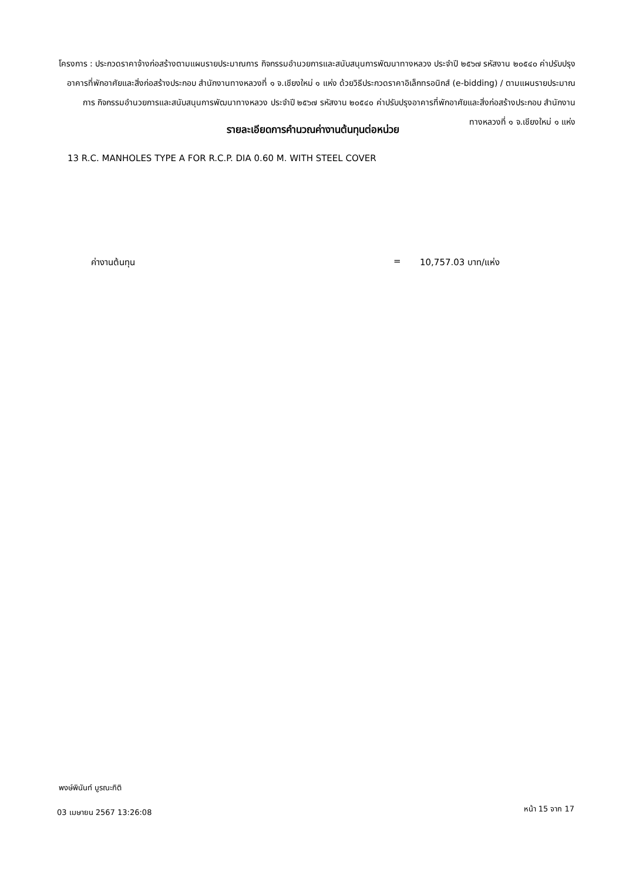โครงการ : ประกวดราคาจ้างก่อสร้างตามแผนรายประมาณการ กิจกรรมอำนวยการและสนับสนุนการพัฒนาทางหลวง ประจำปี ๒๕๖๗ รหัสงาน ๒๐๕๔๐ ค่าปรับปรุงอาคารที่พักอาศัยและสิ่งก่อสร้างประกอบ สำนักงานทางหลวงที่ ๑ จ.เชียงใหม่ ๑ แห่ง ด้วยวิธีประกวดราคาอิเล็กทรอนิกส์ (e-bidding) / ตามแผนรายประมาณการ กิจกรรมอำนวยการและสนับสนุนการพัฒนาทางหลวง ประจำปี ๒๕๖๗ รหัสงาน ๒๐๕๔๐ ค่าปรับปรุงอาคารที่พักอาศัยและสิ่งก่อสร้างประกอบ สำนักงานทางหลวงที่ ๑ จ.เชียงใหม่ ๑ แห่ง
รายละเอียดการคำนวณค่างานต้นทุนต่อหน่วย
13 R.C. MANHOLES TYPE A FOR R.C.P. DIA 0.60 M. WITH STEEL COVER
ค่างานต้นทุน = 10,757.03 บาท/แห่ง
พงษ์พินันท์ บูรณะกิติ
03 เมษายน 2567 13:26:08 หน้า 15 จาก 17